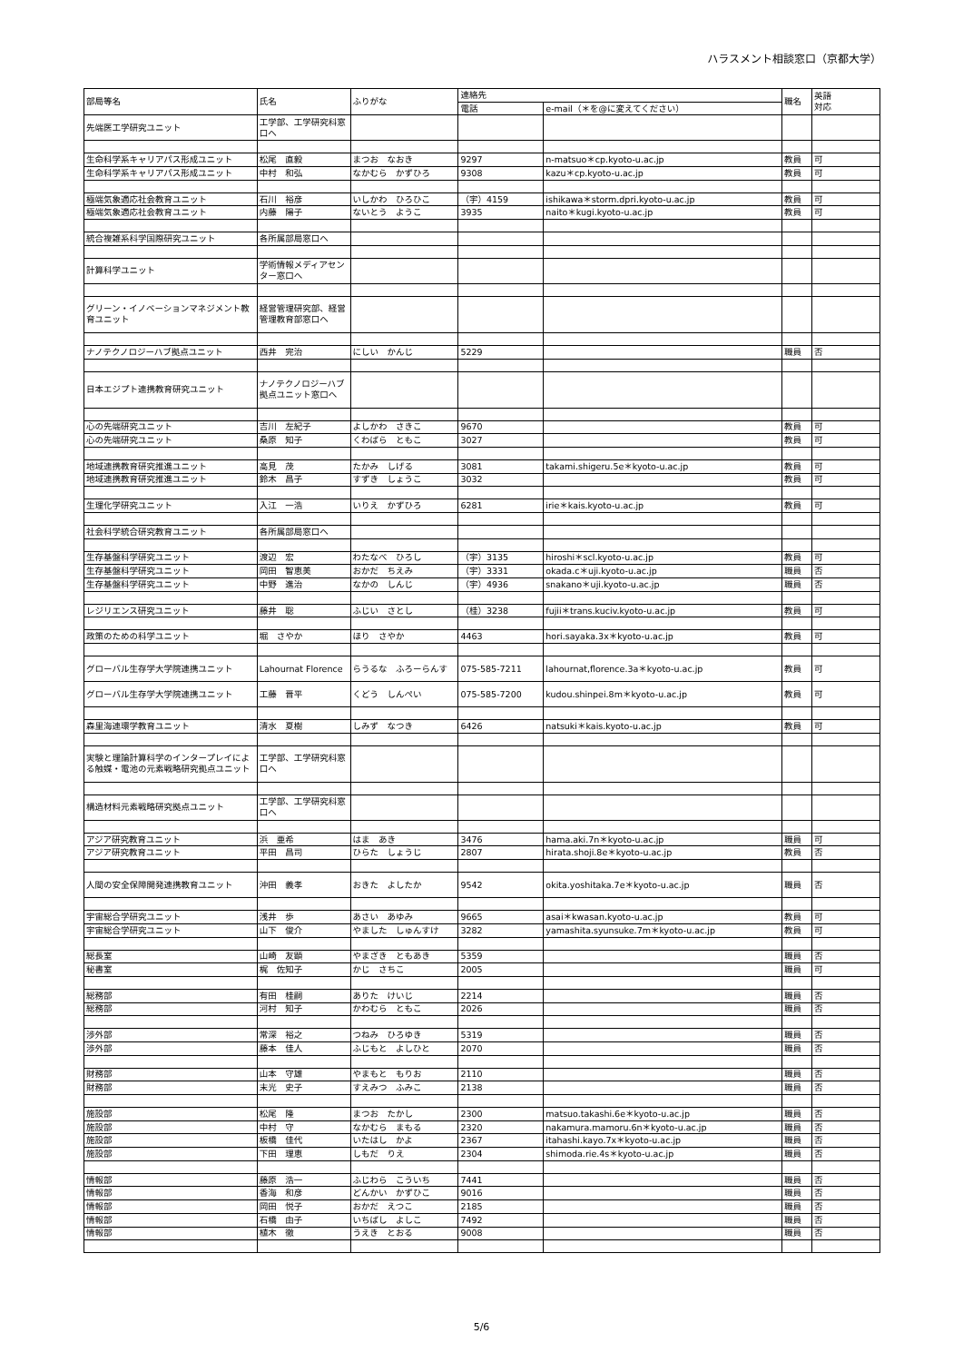ハラスメント相談窓口（京都大学）
| 部局等名 | 氏名 | ふりがな | 連絡先 | | 職名 | 英語 対応 |
| --- | --- | --- | --- | --- | --- | --- |
| | | | 電話 | e-mail（＊を@に変えてください） | | |
| 先端医工学研究ユニット | 工学部、工学研究科窓口へ | | | | | |
| 生命科学系キャリアパス形成ユニット | 松尾 直毅 | まつお なおき | 9297 | n-matsuo＊cp.kyoto-u.ac.jp | 教員 | 可 |
| 生命科学系キャリアパス形成ユニット | 中村 和弘 | なかむら かずひろ | 9308 | kazu＊cp.kyoto-u.ac.jp | 教員 | 可 |
| 極端気象適応社会教育ユニット | 石川 裕彦 | いしかわ ひろひこ | （宇）4159 | ishikawa＊storm.dpri.kyoto-u.ac.jp | 教員 | 可 |
| 極端気象適応社会教育ユニット | 内藤 陽子 | ないとう ようこ | 3935 | naito＊kugi.kyoto-u.ac.jp | 教員 | 可 |
| 統合複雑系科学国際研究ユニット | 各所属部局窓口へ | | | | | |
| 計算科学ユニット | 学術情報メディアセンター窓口へ | | | | | |
| グリーン・イノベーションマネジメント教育ユニット | 経営管理研究部、経営管理教育部窓口へ | | | | | |
| ナノテクノロジーハブ拠点ユニット | 西井 完治 | にしい かんじ | 5229 | | 職員 | 否 |
| 日本エジプト連携教育研究ユニット | ナノテクノロジーハブ拠点ユニット窓口へ | | | | | |
| 心の先端研究ユニット | 吉川 左紀子 | よしかわ さきこ | 9670 | | 教員 | 可 |
| 心の先端研究ユニット | 桑原 知子 | くわばら ともこ | 3027 | | 教員 | 可 |
| 地域連携教育研究推進ユニット | 高見 茂 | たかみ しげる | 3081 | takami.shigeru.5e＊kyoto-u.ac.jp | 教員 | 可 |
| 地域連携教育研究推進ユニット | 鈴木 昌子 | すずき しょうこ | 3032 | | 教員 | 可 |
| 生理化学研究ユニット | 入江 一浩 | いりえ かずひろ | 6281 | irie＊kais.kyoto-u.ac.jp | 教員 | 可 |
| 社会科学統合研究教育ユニット | 各所属部局窓口へ | | | | | |
| 生存基盤科学研究ユニット | 渡辺 宏 | わたなべ ひろし | （宇）3135 | hiroshi＊scl.kyoto-u.ac.jp | 教員 | 可 |
| 生存基盤科学研究ユニット | 岡田 智恵美 | おかだ ちえみ | （宇）3331 | okada.c＊uji.kyoto-u.ac.jp | 職員 | 否 |
| 生存基盤科学研究ユニット | 中野 進治 | なかの しんじ | （宇）4936 | snakano＊uji.kyoto-u.ac.jp | 職員 | 否 |
| レジリエンス研究ユニット | 藤井 聡 | ふじい さとし | （桂）3238 | fujii＊trans.kuciv.kyoto-u.ac.jp | 教員 | 可 |
| 政策のための科学ユニット | 堀 さやか | ほり さやか | 4463 | hori.sayaka.3x＊kyoto-u.ac.jp | 教員 | 可 |
| グローバル生存学大学院連携ユニット | Lahournat Florence | らうるな ふろーらんす | 075-585-7211 | lahournat,florence.3a＊kyoto-u.ac.jp | 教員 | 可 |
| グローバル生存学大学院連携ユニット | 工藤 晋平 | くどう しんぺい | 075-585-7200 | kudou.shinpei.8m＊kyoto-u.ac.jp | 教員 | 可 |
| 森里海連環学教育ユニット | 清水 夏樹 | しみず なつき | 6426 | natsuki＊kais.kyoto-u.ac.jp | 教員 | 可 |
| 実験と理論計算科学のインタープレイによる触媒・電池の元素戦略研究拠点ユニット | 工学部、工学研究科窓口へ | | | | | |
| 構造材料元素戦略研究拠点ユニット | 工学部、工学研究科窓口へ | | | | | |
| アジア研究教育ユニット | 浜 亜希 | はま あき | 3476 | hama.aki.7n＊kyoto-u.ac.jp | 職員 | 可 |
| アジア研究教育ユニット | 平田 昌司 | ひらた しょうじ | 2807 | hirata.shoji.8e＊kyoto-u.ac.jp | 教員 | 否 |
| 人間の安全保障開発連携教育ユニット | 沖田 義孝 | おきた よしたか | 9542 | okita.yoshitaka.7e＊kyoto-u.ac.jp | 職員 | 否 |
| 宇宙総合学研究ユニット | 浅井 歩 | あさい あゆみ | 9665 | asai＊kwasan.kyoto-u.ac.jp | 教員 | 可 |
| 宇宙総合学研究ユニット | 山下 俊介 | やました しゅんすけ | 3282 | yamashita.syunsuke.7m＊kyoto-u.ac.jp | 教員 | 可 |
| 総長室 | 山崎 友顕 | やまざき ともあき | 5359 | | 職員 | 否 |
| 秘書室 | 梶 佐知子 | かじ さちこ | 2005 | | 職員 | 可 |
| 総務部 | 有田 桂嗣 | ありた けいじ | 2214 | | 職員 | 否 |
| 総務部 | 河村 知子 | かわむら ともこ | 2026 | | 職員 | 否 |
| 渉外部 | 常深 裕之 | つねみ ひろゆき | 5319 | | 職員 | 否 |
| 渉外部 | 藤本 佳人 | ふじもと よしひと | 2070 | | 職員 | 否 |
| 財務部 | 山本 守雄 | やまもと もりお | 2110 | | 職員 | 否 |
| 財務部 | 末光 史子 | すえみつ ふみこ | 2138 | | 職員 | 否 |
| 施設部 | 松尾 隆 | まつお たかし | 2300 | matsuo.takashi.6e＊kyoto-u.ac.jp | 職員 | 否 |
| 施設部 | 中村 守 | なかむら まもる | 2320 | nakamura.mamoru.6n＊kyoto-u.ac.jp | 職員 | 否 |
| 施設部 | 板橋 佳代 | いたはし かよ | 2367 | itahashi.kayo.7x＊kyoto-u.ac.jp | 職員 | 否 |
| 施設部 | 下田 理恵 | しもだ りえ | 2304 | shimoda.rie.4s＊kyoto-u.ac.jp | 職員 | 否 |
| 情報部 | 藤原 浩一 | ふじわら こういち | 7441 | | 職員 | 否 |
| 情報部 | 香海 和彦 | どんかい かずひこ | 9016 | | 職員 | 否 |
| 情報部 | 岡田 悦子 | おかだ えつこ | 2185 | | 職員 | 否 |
| 情報部 | 石橋 由子 | いちばし よしこ | 7492 | | 職員 | 否 |
| 情報部 | 植木 徹 | うえき とおる | 9008 | | 職員 | 否 |
5/6